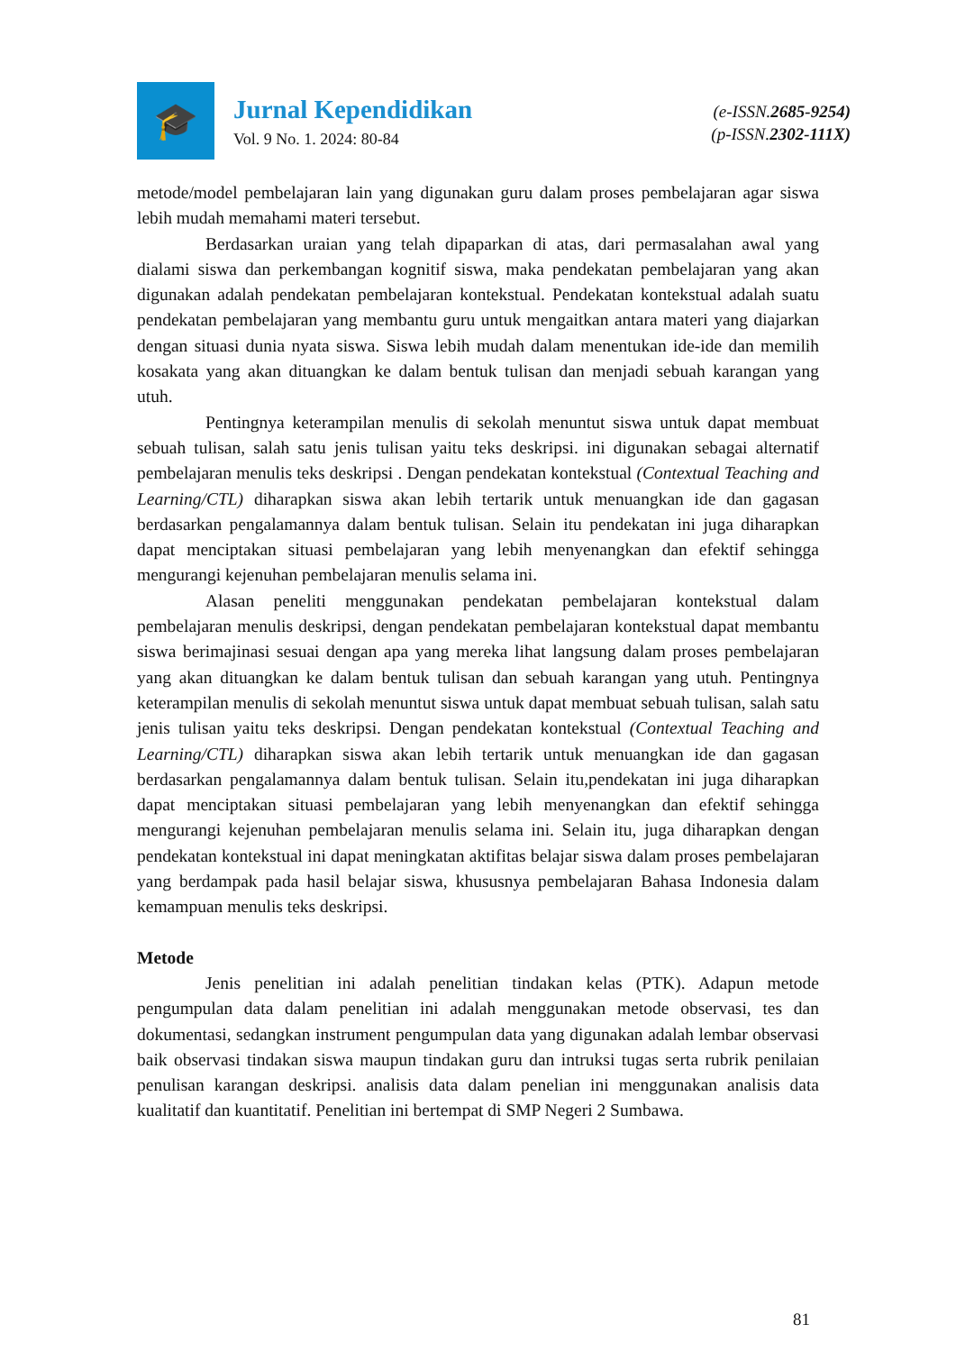🎓
Jurnal Kependidikan
Vol. 9 No. 1. 2024: 80-84
(e-ISSN.2685-9254)
(p-ISSN.2302-111X)
metode/model pembelajaran lain yang digunakan guru dalam proses pembelajaran agar siswa lebih mudah memahami materi tersebut.
Berdasarkan uraian yang telah dipaparkan di atas, dari permasalahan awal yang dialami siswa dan perkembangan kognitif siswa, maka pendekatan pembelajaran yang akan digunakan adalah pendekatan pembelajaran kontekstual. Pendekatan kontekstual adalah suatu pendekatan pembelajaran yang membantu guru untuk mengaitkan antara materi yang diajarkan dengan situasi dunia nyata siswa. Siswa lebih mudah dalam menentukan ide-ide dan memilih kosakata yang akan dituangkan ke dalam bentuk tulisan dan menjadi sebuah karangan yang utuh.
Pentingnya keterampilan menulis di sekolah menuntut siswa untuk dapat membuat sebuah tulisan, salah satu jenis tulisan yaitu teks deskripsi. ini digunakan sebagai alternatif pembelajaran menulis teks deskripsi . Dengan pendekatan kontekstual (Contextual Teaching and Learning/CTL) diharapkan siswa akan lebih tertarik untuk menuangkan ide dan gagasan berdasarkan pengalamannya dalam bentuk tulisan. Selain itu pendekatan ini juga diharapkan dapat menciptakan situasi pembelajaran yang lebih menyenangkan dan efektif sehingga mengurangi kejenuhan pembelajaran menulis selama ini.
Alasan peneliti menggunakan pendekatan pembelajaran kontekstual dalam pembelajaran menulis deskripsi, dengan pendekatan pembelajaran kontekstual dapat membantu siswa berimajinasi sesuai dengan apa yang mereka lihat langsung dalam proses pembelajaran yang akan dituangkan ke dalam bentuk tulisan dan sebuah karangan yang utuh. Pentingnya keterampilan menulis di sekolah menuntut siswa untuk dapat membuat sebuah tulisan, salah satu jenis tulisan yaitu teks deskripsi. Dengan pendekatan kontekstual (Contextual Teaching and Learning/CTL) diharapkan siswa akan lebih tertarik untuk menuangkan ide dan gagasan berdasarkan pengalamannya dalam bentuk tulisan. Selain itu,pendekatan ini juga diharapkan dapat menciptakan situasi pembelajaran yang lebih menyenangkan dan efektif sehingga mengurangi kejenuhan pembelajaran menulis selama ini. Selain itu, juga diharapkan dengan pendekatan kontekstual ini dapat meningkatan aktifitas belajar siswa dalam proses pembelajaran yang berdampak pada hasil belajar siswa, khususnya pembelajaran Bahasa Indonesia dalam kemampuan menulis teks deskripsi.
Metode
Jenis penelitian ini adalah penelitian tindakan kelas (PTK). Adapun metode pengumpulan data dalam penelitian ini adalah menggunakan metode observasi, tes dan dokumentasi, sedangkan instrument pengumpulan data yang digunakan adalah lembar observasi baik observasi tindakan siswa maupun tindakan guru dan intruksi tugas serta rubrik penilaian penulisan karangan deskripsi. analisis data dalam penelian ini menggunakan analisis data kualitatif dan kuantitatif. Penelitian ini bertempat di SMP Negeri 2 Sumbawa.
81